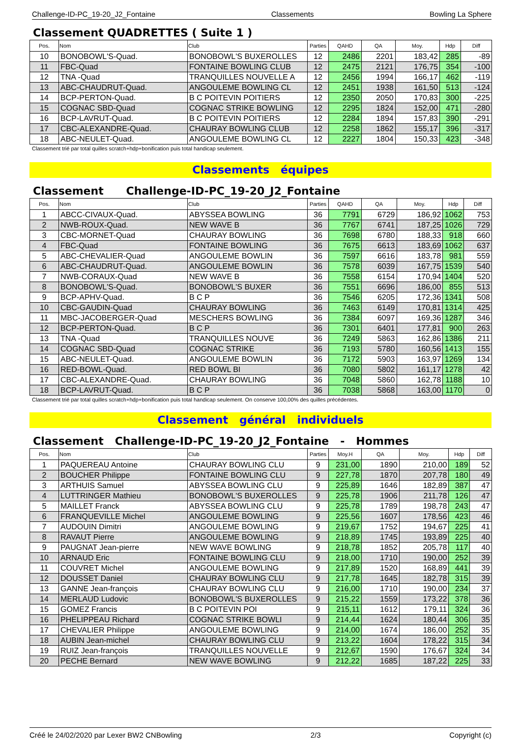Challenge-ID-PC_19-20_J2_Fontaine Classements Bowling La Sphere
Classement QUADRETTES ( Suite 1 )
| Pos. | Nom | Club | Parties | QAHD | QA | Moy. | Hdp | Diff |
| --- | --- | --- | --- | --- | --- | --- | --- | --- |
| 10 | BONOBOWL'S-Quad. | BONOBOWL'S BUXEROLLES | 12 | 2486 | 2201 | 183,42 | 285 | -89 |
| 11 | FBC-Quad | FONTAINE BOWLING CLUB | 12 | 2475 | 2121 | 176,75 | 354 | -100 |
| 12 | TNA -Quad | TRANQUILLES NOUVELLE A | 12 | 2456 | 1994 | 166,17 | 462 | -119 |
| 13 | ABC-CHAUDRUT-Quad. | ANGOULEME BOWLING CL | 12 | 2451 | 1938 | 161,50 | 513 | -124 |
| 14 | BCP-PERTON-Quad. | B C POITEVIN POITIERS | 12 | 2350 | 2050 | 170,83 | 300 | -225 |
| 15 | COGNAC SBD-Quad | COGNAC STRIKE BOWLING | 12 | 2295 | 1824 | 152,00 | 471 | -280 |
| 16 | BCP-LAVRUT-Quad. | B C POITEVIN POITIERS | 12 | 2284 | 1894 | 157,83 | 390 | -291 |
| 17 | CBC-ALEXANDRE-Quad. | CHAURAY BOWLING CLUB | 12 | 2258 | 1862 | 155,17 | 396 | -317 |
| 18 | ABC-NEULET-Quad. | ANGOULEME BOWLING CL | 12 | 2227 | 1804 | 150,33 | 423 | -348 |
Classement trié par total quilles scratch+hdp+bonification puis total handicap seulement.
Classements équipes
Classement Challenge-ID-PC_19-20_J2_Fontaine
| Pos. | Nom | Club | Parties | QAHD | QA | Moy. | Hdp | Diff |
| --- | --- | --- | --- | --- | --- | --- | --- | --- |
| 1 | ABCC-CIVAUX-Quad. | ABYSSEA BOWLING | 36 | 7791 | 6729 | 186,92 | 1062 | 753 |
| 2 | NWB-ROUX-Quad. | NEW WAVE B | 36 | 7767 | 6741 | 187,25 | 1026 | 729 |
| 3 | CBC-MORNET-Quad | CHAURAY BOWLING | 36 | 7698 | 6780 | 188,33 | 918 | 660 |
| 4 | FBC-Quad | FONTAINE BOWLING | 36 | 7675 | 6613 | 183,69 | 1062 | 637 |
| 5 | ABC-CHEVALIER-Quad | ANGOULEME BOWLIN | 36 | 7597 | 6616 | 183,78 | 981 | 559 |
| 6 | ABC-CHAUDRUT-Quad. | ANGOULEME BOWLIN | 36 | 7578 | 6039 | 167,75 | 1539 | 540 |
| 7 | NWB-CORAUX-Quad | NEW WAVE B | 36 | 7558 | 6154 | 170,94 | 1404 | 520 |
| 8 | BONOBOWL'S-Quad. | BONOBOWL'S BUXER | 36 | 7551 | 6696 | 186,00 | 855 | 513 |
| 9 | BCP-APHV-Quad. | B C P | 36 | 7546 | 6205 | 172,36 | 1341 | 508 |
| 10 | CBC-GAUDIN-Quad | CHAURAY BOWLING | 36 | 7463 | 6149 | 170,81 | 1314 | 425 |
| 11 | MBC-JACOBERGER-Quad | MESCHERS BOWLING | 36 | 7384 | 6097 | 169,36 | 1287 | 346 |
| 12 | BCP-PERTON-Quad. | B C P | 36 | 7301 | 6401 | 177,81 | 900 | 263 |
| 13 | TNA -Quad | TRANQUILLES NOUVE | 36 | 7249 | 5863 | 162,86 | 1386 | 211 |
| 14 | COGNAC SBD-Quad | COGNAC STRIKE | 36 | 7193 | 5780 | 160,56 | 1413 | 155 |
| 15 | ABC-NEULET-Quad. | ANGOULEME BOWLIN | 36 | 7172 | 5903 | 163,97 | 1269 | 134 |
| 16 | RED-BOWL-Quad. | RED BOWL BI | 36 | 7080 | 5802 | 161,17 | 1278 | 42 |
| 17 | CBC-ALEXANDRE-Quad. | CHAURAY BOWLING | 36 | 7048 | 5860 | 162,78 | 1188 | 10 |
| 18 | BCP-LAVRUT-Quad. | B C P | 36 | 7038 | 5868 | 163,00 | 1170 | 0 |
Classement trié par total quilles scratch+hdp+bonification puis total handicap seulement. On conserve 100,00% des quilles précédentes.
Classement général individuels
Classement Challenge-ID-PC_19-20_J2_Fontaine - Hommes
| Pos. | Nom | Club | Parties | Moy.H | QA | Moy. | Hdp | Diff |
| --- | --- | --- | --- | --- | --- | --- | --- | --- |
| 1 | PAQUEREAU Antoine | CHAURAY BOWLING CLU | 9 | 231,00 | 1890 | 210,00 | 189 | 52 |
| 2 | BOUCHER Philippe | FONTAINE BOWLING CLU | 9 | 227,78 | 1870 | 207,78 | 180 | 49 |
| 3 | ARTHUIS Samuel | ABYSSEA BOWLING CLU | 9 | 225,89 | 1646 | 182,89 | 387 | 47 |
| 4 | LUTTRINGER Mathieu | BONOBOWL'S BUXEROLLES | 9 | 225,78 | 1906 | 211,78 | 126 | 47 |
| 5 | MAILLET Franck | ABYSSEA BOWLING CLU | 9 | 225,78 | 1789 | 198,78 | 243 | 47 |
| 6 | FRANQUEVILLE Michel | ANGOULEME BOWLING | 9 | 225,56 | 1607 | 178,56 | 423 | 46 |
| 7 | AUDOUIN Dimitri | ANGOULEME BOWLING | 9 | 219,67 | 1752 | 194,67 | 225 | 41 |
| 8 | RAVAUT Pierre | ANGOULEME BOWLING | 9 | 218,89 | 1745 | 193,89 | 225 | 40 |
| 9 | PAUGNAT Jean-pierre | NEW WAVE BOWLING | 9 | 218,78 | 1852 | 205,78 | 117 | 40 |
| 10 | ARNAUD Eric | FONTAINE BOWLING CLU | 9 | 218,00 | 1710 | 190,00 | 252 | 39 |
| 11 | COUVRET Michel | ANGOULEME BOWLING | 9 | 217,89 | 1520 | 168,89 | 441 | 39 |
| 12 | DOUSSET Daniel | CHAURAY BOWLING CLU | 9 | 217,78 | 1645 | 182,78 | 315 | 39 |
| 13 | GANNE Jean-françois | CHAURAY BOWLING CLU | 9 | 216,00 | 1710 | 190,00 | 234 | 37 |
| 14 | MERLAUD Ludovic | BONOBOWL'S BUXEROLLES | 9 | 215,22 | 1559 | 173,22 | 378 | 36 |
| 15 | GOMEZ Francis | B C POITEVIN POI | 9 | 215,11 | 1612 | 179,11 | 324 | 36 |
| 16 | PHELIPPEAU Richard | COGNAC STRIKE BOWLI | 9 | 214,44 | 1624 | 180,44 | 306 | 35 |
| 17 | CHEVALIER Philippe | ANGOULEME BOWLING | 9 | 214,00 | 1674 | 186,00 | 252 | 35 |
| 18 | AUBIN Jean-michel | CHAURAY BOWLING CLU | 9 | 213,22 | 1604 | 178,22 | 315 | 34 |
| 19 | RUIZ Jean-françois | TRANQUILLES NOUVELLE | 9 | 212,67 | 1590 | 176,67 | 324 | 34 |
| 20 | PECHE Bernard | NEW WAVE BOWLING | 9 | 212,22 | 1685 | 187,22 | 225 | 33 |
Créé le 24/02/2020 par Lexer BW2 CNBowling 2/3 Copyright (c)